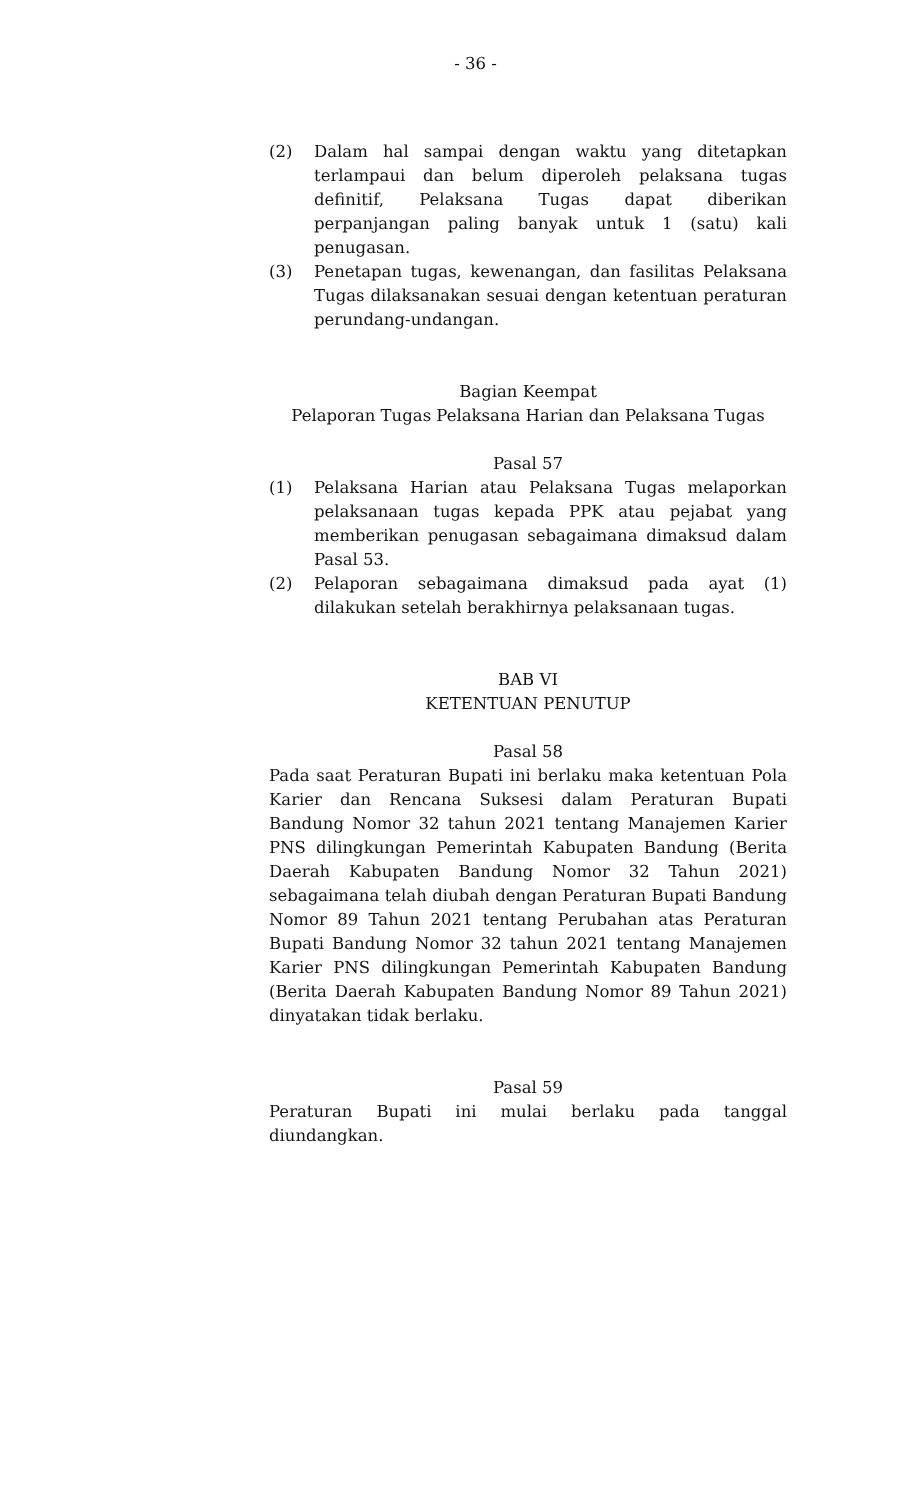- 36 -
(2) Dalam hal sampai dengan waktu yang ditetapkan terlampaui dan belum diperoleh pelaksana tugas definitif, Pelaksana Tugas dapat diberikan perpanjangan paling banyak untuk 1 (satu) kali penugasan.
(3) Penetapan tugas, kewenangan, dan fasilitas Pelaksana Tugas dilaksanakan sesuai dengan ketentuan peraturan perundang-undangan.
Bagian Keempat
Pelaporan Tugas Pelaksana Harian dan Pelaksana Tugas
Pasal 57
(1) Pelaksana Harian atau Pelaksana Tugas melaporkan pelaksanaan tugas kepada PPK atau pejabat yang memberikan penugasan sebagaimana dimaksud dalam Pasal 53.
(2) Pelaporan sebagaimana dimaksud pada ayat (1) dilakukan setelah berakhirnya pelaksanaan tugas.
BAB VI
KETENTUAN PENUTUP
Pasal 58
Pada saat Peraturan Bupati ini berlaku maka ketentuan Pola Karier dan Rencana Suksesi dalam Peraturan Bupati Bandung Nomor 32 tahun 2021 tentang Manajemen Karier PNS dilingkungan Pemerintah Kabupaten Bandung (Berita Daerah Kabupaten Bandung Nomor 32 Tahun 2021) sebagaimana telah diubah dengan Peraturan Bupati Bandung Nomor 89 Tahun 2021 tentang Perubahan atas Peraturan Bupati Bandung Nomor 32 tahun 2021 tentang Manajemen Karier PNS dilingkungan Pemerintah Kabupaten Bandung (Berita Daerah Kabupaten Bandung Nomor 89 Tahun 2021) dinyatakan tidak berlaku.
Pasal 59
Peraturan Bupati ini mulai berlaku pada tanggal diundangkan.